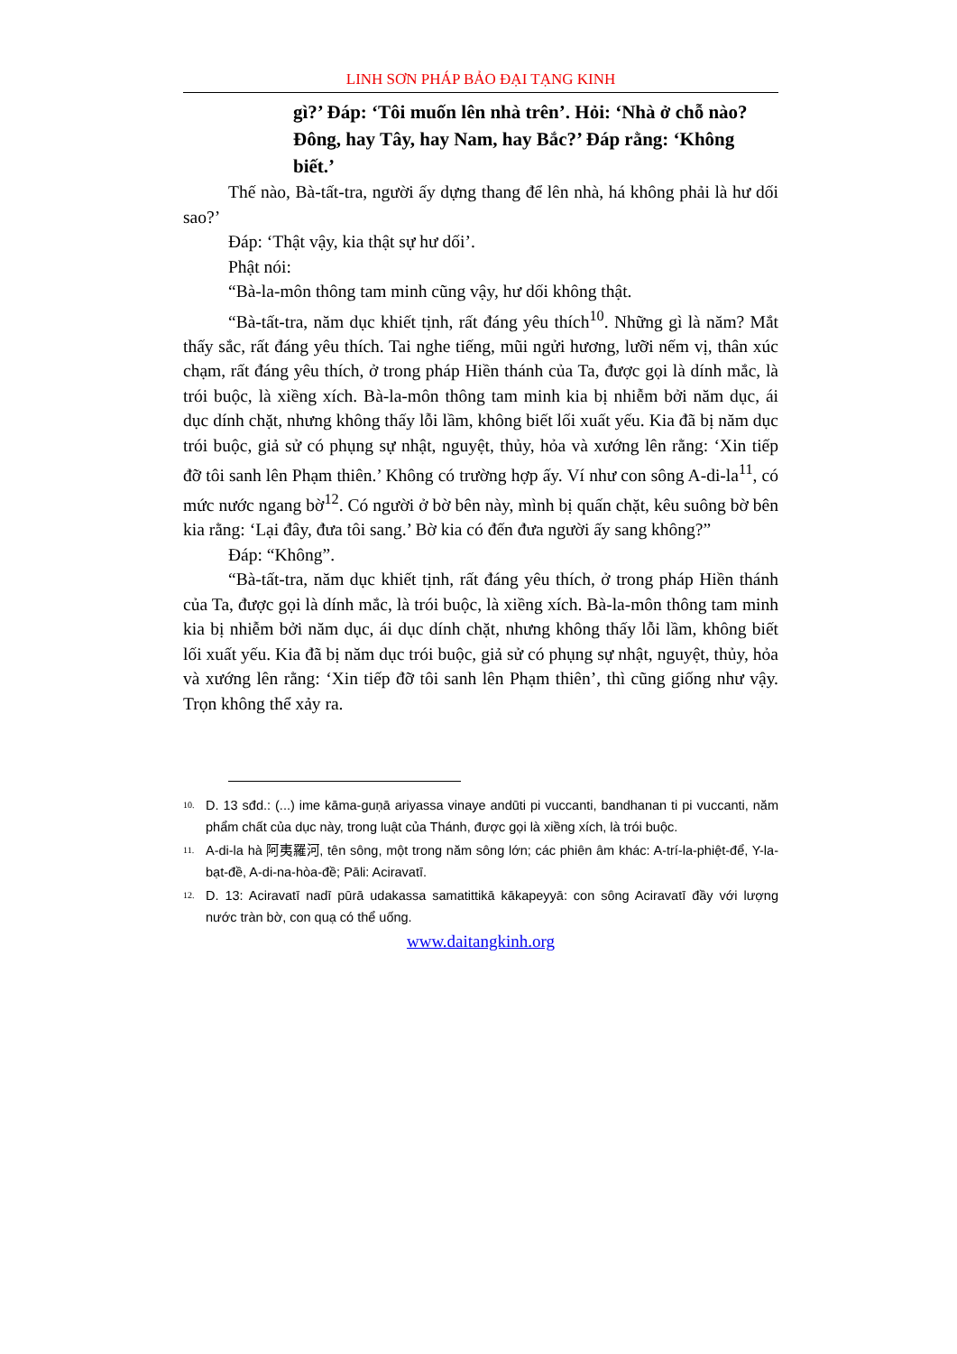LINH SƠN PHÁP BẢO ĐẠI TẠNG KINH
gì?’ Đáp: ‘Tôi muốn lên nhà trên’. Hỏi: ‘Nhà ở chỗ nào? Đông, hay Tây, hay Nam, hay Bắc?’ Đáp rằng: ‘Không biết.’
Thế nào, Bà-tất-tra, người ấy dựng thang để lên nhà, há không phải là hư dối sao?’
Đáp: ‘Thật vậy, kia thật sự hư dối’.
Phật nói:
“Bà-la-môn thông tam minh cũng vậy, hư dối không thật.
“Bà-tất-tra, năm dục khiết tịnh, rất đáng yêu thích<sup>10</sup>. Những gì là năm? Mắt thấy sắc, rất đáng yêu thích. Tai nghe tiếng, mũi ngửi hương, lưỡi nếm vị, thân xúc chạm, rất đáng yêu thích, ở trong pháp Hiền thánh của Ta, được gọi là dính mắc, là trói buộc, là xiềng xích. Bà-la-môn thông tam minh kia bị nhiễm bởi năm dục, ái dục dính chặt, nhưng không thấy lỗi lầm, không biết lối xuất yếu. Kia đã bị năm dục trói buộc, giả sử có phụng sự nhật, nguyệt, thủy, hỏa và xướng lên rằng: ‘Xin tiếp đỡ tôi sanh lên Phạm thiên.’ Không có trường hợp ấy. Ví như con sông A-di-la<sup>11</sup>, có mức nước ngang bờ<sup>12</sup>. Có người ở bờ bên này, mình bị quấn chặt, kêu suông bờ bên kia rằng: ‘Lại đây, đưa tôi sang.’ Bờ kia có đến đưa người ấy sang không?”
Đáp: “Không”.
“Bà-tất-tra, năm dục khiết tịnh, rất đáng yêu thích, ở trong pháp Hiền thánh của Ta, được gọi là dính mắc, là trói buộc, là xiềng xích. Bà-la-môn thông tam minh kia bị nhiễm bởi năm dục, ái dục dính chặt, nhưng không thấy lỗi lầm, không biết lối xuất yếu. Kia đã bị năm dục trói buộc, giả sử có phụng sự nhật, nguyệt, thủy, hỏa và xướng lên rằng: ‘Xin tiếp đỡ tôi sanh lên Phạm thiên’, thì cũng giống như vậy. Trọn không thể xảy ra.
<sup>10.</sup>
D. 13 sđd.: (...) ime kāma-guṇā ariyassa vinaye andūti pi vuccanti, bandhanan ti pi vuccanti, năm phẩm chất của dục này, trong luật của Thánh, được gọi là xiềng xích, là trói buộc.
<sup>11.</sup>
A-di-la hà 阿夷羅河, tên sông, một trong năm sông lớn; các phiên âm khác: A-trí-la-phiệt-để, Y-la-bạt-đề, A-di-na-hòa-đề; Pāli: Aciravatī.
<sup>12.</sup>
D. 13: Aciravatī nadī pūrā udakassa samatittikā kākapeyyā: con sông Aciravatī đầy với lượng nước tràn bờ, con quạ có thể uống.
www.daitangkinh.org